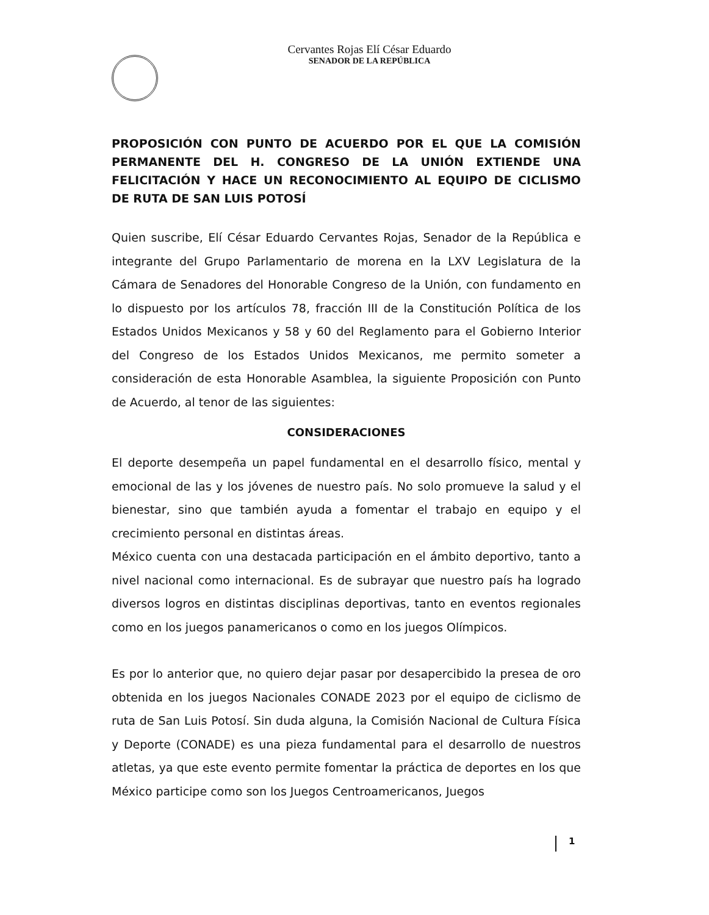Cervantes Rojas Elí César Eduardo
SENADOR DE LA REPÚBLICA
PROPOSICIÓN CON PUNTO DE ACUERDO POR EL QUE LA COMISIÓN PERMANENTE DEL H. CONGRESO DE LA UNIÓN EXTIENDE UNA FELICITACIÓN Y HACE UN RECONOCIMIENTO AL EQUIPO DE CICLISMO DE RUTA DE SAN LUIS POTOSÍ
Quien suscribe, Elí César Eduardo Cervantes Rojas, Senador de la República e integrante del Grupo Parlamentario de morena en la LXV Legislatura de la Cámara de Senadores del Honorable Congreso de la Unión, con fundamento en lo dispuesto por los artículos 78, fracción III de la Constitución Política de los Estados Unidos Mexicanos y 58 y 60 del Reglamento para el Gobierno Interior del Congreso de los Estados Unidos Mexicanos, me permito someter a consideración de esta Honorable Asamblea, la siguiente Proposición con Punto de Acuerdo, al tenor de las siguientes:
CONSIDERACIONES
El deporte desempeña un papel fundamental en el desarrollo físico, mental y emocional de las y los jóvenes de nuestro país. No solo promueve la salud y el bienestar, sino que también ayuda a fomentar el trabajo en equipo y el crecimiento personal en distintas áreas.
México cuenta con una destacada participación en el ámbito deportivo, tanto a nivel nacional como internacional. Es de subrayar que nuestro país ha logrado diversos logros en distintas disciplinas deportivas, tanto en eventos regionales como en los juegos panamericanos o como en los juegos Olímpicos.
Es por lo anterior que, no quiero dejar pasar por desapercibido la presea de oro obtenida en los juegos Nacionales CONADE 2023 por el equipo de ciclismo de ruta de San Luis Potosí. Sin duda alguna, la Comisión Nacional de Cultura Física y Deporte (CONADE) es una pieza fundamental para el desarrollo de nuestros atletas, ya que este evento permite fomentar la práctica de deportes en los que México participe como son los Juegos Centroamericanos, Juegos
1